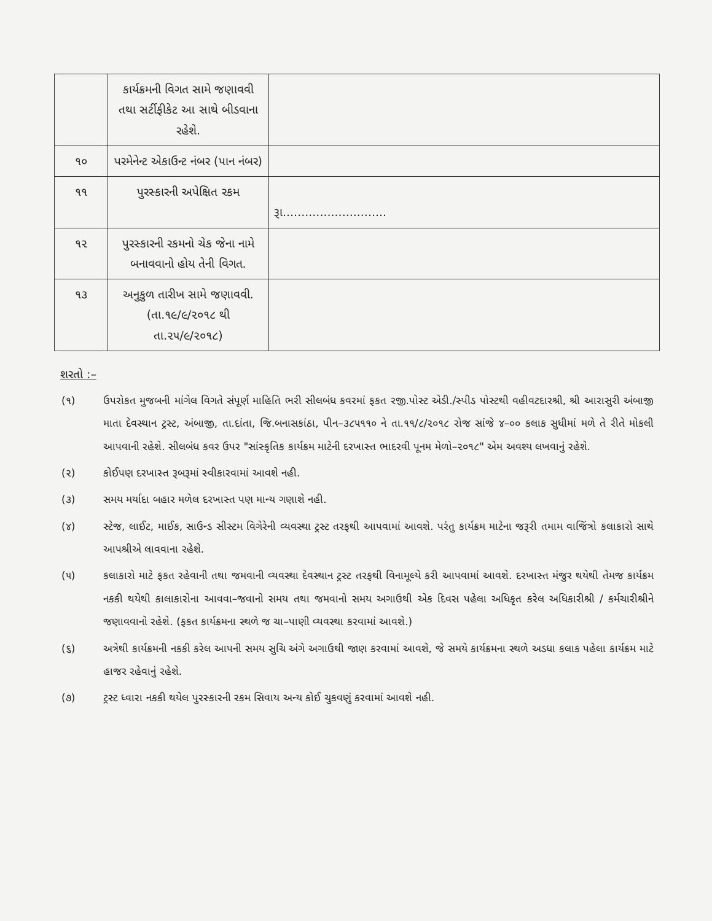| | કાર્યક્રમની વિગત સામે જણાવવી તથા સર્ટીફીકેટ આ સાથે બીડવાના રહેશે. | |
| ૧૦ | પરમેનેન્ટ એકાઉન્ટ નંબર (પાન નંબર) | |
| ૧૧ | પુરસ્કારની અપેક્ષિત રકમ | રૂા............................ |
| ૧૨ | પુરસ્કારની રકમનો ચેક જેના નામે બનાવવાનો હોય તેની વિગત. | |
| ૧૩ | અનુકુળ તારીખ સામે જણાવવી. (તા.૧૯/૯/૨૦૧૮ થી તા.૨૫/૯/૨૦૧૮) | |
શરતો :–
(૧) ઉપરોકત મુજબની માંગેલ વિગતે સંપૂર્ણ માહિતિ ભરી સીલબંધ કવરમાં ફકત રજી.પોસ્ટ એડી./સ્પીડ પોસ્ટથી વહીવટદારશ્રી, શ્રી આરાસુરી અંબાજી માતા દેવસ્થાન ટ્રસ્ટ, અંબાજી, તા.દાંતા, જિ.બનાસકાંઠા, પીન–૩૮૫૧૧૦ ને તા.૧૧/૮/૨૦૧૮ રોજ સાંજે ૪–૦૦ કલાક સુધીમાં મળે તે રીતે મોકલી આપવાની રહેશે. સીલબંધ કવર ઉપર "સાંસ્કૃતિક કાર્યક્રમ માટેની દરખાસ્ત ભાદરવી પૂનમ મેળો–૨૦૧૮" એમ અવશ્ય લખવાનું રહેશે.
(૨) કોઈપણ દરખાસ્ત રૂબરૂમાં સ્વીકારવામાં આવશે નહી.
(૩) સમય મર્યાદા બહાર મળેલ દરખાસ્ત પણ માન્ય ગણાશે નહી.
(૪) સ્ટેજ, લાઈટ, માઈક, સાઉન્ડ સીસ્ટમ વિગેરેની વ્યવસ્થા ટ્રસ્ટ તરફથી આપવામાં આવશે. પરંતુ કાર્યક્રમ માટેના જરૂરી તમામ વાજિંત્રો કલાકારો સાથે આપશ્રીએ લાવવાના રહેશે.
(૫) કલાકારો માટે ફકત રહેવાની તથા જમવાની વ્યવસ્થા દેવસ્થાન ટ્રસ્ટ તરફથી વિનામૂલ્યે કરી આપવામાં આવશે. દરખાસ્ત મંજુર થયેથી તેમજ કાર્યક્રમ નકકી થયેથી કાલાકારોના આવવા–જવાનો સમય તથા જમવાનો સમય અગાઉથી એક દિવસ પહેલા અધિકૃત કરેલ અધિકારીશ્રી / કર્મચારીશ્રીને જણાવવાનો રહેશે. (ફકત કાર્યક્રમના સ્થળે જ ચા–પાણી વ્યવસ્થા કરવામાં આવશે.)
(૬) અત્રેથી કાર્યક્રમની નકકી કરેલ આપની સમય સુચિ અંગે અગાઉથી જાણ કરવામાં આવશે, જે સમયે કાર્યક્રમના સ્થળે અડધા કલાક પહેલા કાર્યક્રમ માટે હાજર રહેવાનું રહેશે.
(૭) ટ્રસ્ટ ધ્વારા નકકી થયેલ પુરસ્કારની રકમ સિવાય અન્ય કોઈ ચુકવણું કરવામાં આવશે નહી.